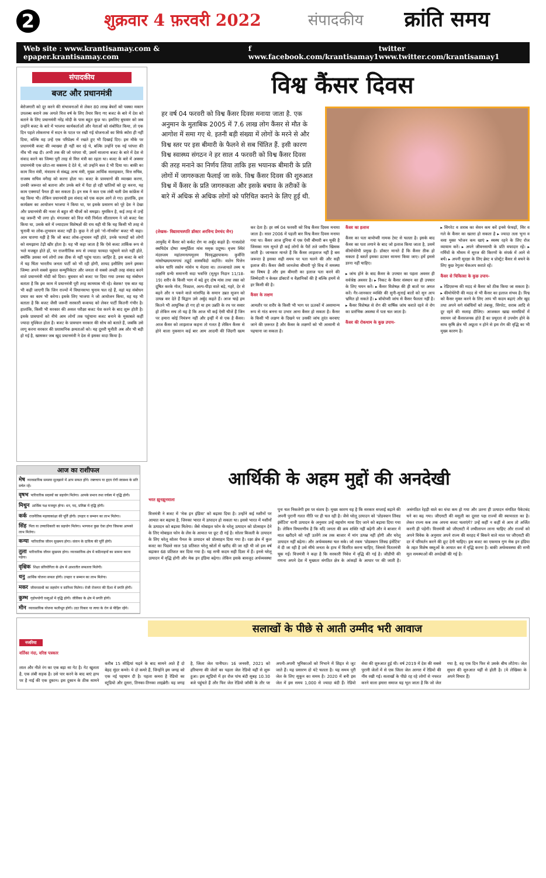2
शुक्रवार 4 फ़रवरी 2022 संपादकीय
क्रांति समय
Web site : www.krantisamay.com & epaper.krantisamay.com f www.facebook.com/krantisamay1 twitter www.twitter.com/krantisamay1
संपादकीय
बजट और प्रधानमंत्री
बेरोजगारी को दूर करने की संभावनाओं से लेकर 80 लाख बेघरों को पक्का मकान उपलब्ध कराने तक अगले वित्त वर्ष के लिए तैयार किए गए बजट के बारे में देश को बताने के लिए प्रधानमंत्री नरेंद्र मोदी के पास बहुत कुछ था। इसलिए बुधवार को जब उन्होंने बजट के बारे में भाजपा कार्यकर्ताओं और नेताओं को संबोधित किया, तो एक दिन पहले लोकसभा में सदन के पटल पर रखी गई योजनाओं का सिर्फ ब्योरा ही नहीं दिया, बल्कि वह उन्हें एक परिप्रेक्ष्य में रखते हुए भी दिखाई दिए। इस मौके पर प्रधानमंत्री बजट की व्याख्या ही नहीं कर रहे थे, बल्कि उन्होंने एक नई परंपरा की नींव भी रख दी। अभी तक की जो परंपरा थी, उसमें सालाना बजट के बारे में देश से संवाद करने का जिम्मा पूरी तरह से वित्त मंत्री का रहता था। बजट के बारे में अक्सर प्रधानमंत्री एक छोटा-सा वक्तव्य दे देते थे, जो उन्होंने कल दे भी दिया था। बाकी का काम वित्त मंत्री, मंत्रालय से संबद्ध अन्य मंत्री, मुख्य आर्थिक सलाहकार, वित्त सचिव, राजस्व सचिव वगैरह को करना होता था। बजट के प्रावधानों की व्याख्या करना, उनकी जरूरत को बताना और उनके बारे में पैदा हो रही भ्रांतियों को दूर करना, यह काम एक्सपर्ट पैनल ही कर सकता है। इन सब ने कल एक लंबी चली प्रेस कांफ्रेंस में यह किया भी। लेकिन प्रधानमंत्री इस संवाद को एक कदम आगे ले गए। हालांकि, इस कार्यक्रम का आयोजन भाजपा ने किया था, पर इसके प्रसारण को पूरे देश ने देखा और प्रधानमंत्री की नजर से बहुत सी चीजों को समझा। मुमकिन है, कई तरह से उन्हें यह जरूरी भी लगा हो। मंगलवार को वित्त मंत्री निर्मला सीतारमण ने जो बजट पेश किया था, उसके बारे में ज्यादातर विशेषज्ञों की राय यही थी कि यह किसी भी तरह से चुनावी या लोक-लुभावन बजट नहीं है। कुछ ने तो इसे 'नो-नॉनसेंस' बजट भी कहा। आम धारणा यही है कि जो बजट लोक-लुभावन नहीं होते, उनके फायदों को लोगों को समझाना टेढ़ी खीर होता है। यह भी कहा जाता है कि ऐसे बजट तार्किक रूप से भले मजबूत होते हों, पर राजनीतिक रूप से ज्यादा फायदा पहुंचाने वाले नहीं होते, क्योंकि उसका मर्म लोगों तक ठीक से नहीं पहुंच पाता। जाहिर है, इस बजट के बारे में यह चिंता भारतीय जनता पार्टी को भी रही होगी, शायद इसीलिए उसने इसका जिम्मा अपने सबसे कुशल कम्युनिकेटर और जनता से सबसे अच्छी तरह संवाद करने वाले प्रधानमंत्री मोदी को दिया। बुधवार को बजट पर दिया गया उनका यह संबोधन बताता है कि इस काम में प्रधानमंत्री पूरी तरह कामयाब भी रहे। बेशक! एक बात यह भी कही जाएगी कि जिन राज्यों में विधानसभा चुनाव चल रहे हैं, वहां यह संबोधन प्रचार का काम भी करेगा। इसके लिए भाजपा ने जो आयोजन किया, वह यह भी बताता है कि बजट जैसी जरूरी सरकारी कवायद को लेकर पार्टी कितनी गंभीर है। हालांकि, किसी भी सरकार की असल परीक्षा बजट पेश करने के बाद शुरू होती है। इसके प्रावधानों को नीचे आम लोगों तक पहुंचाना बजट बनाने के मुकाबले कहीं ज्यादा मुश्किल होता है। बजट के प्रावधान सरकार की सोच को बताते हैं, जबकि उसे लागू करना सरकार की प्रशासनिक क्षमताओं को। यह दूसरी चुनौती अब और भी बड़ी हो गई है, खासकर जब खुद प्रधानमंत्री ने देश से इसका वादा किया है।
विश्व कैंसर दिवस
हर वर्ष 04 फरवरी को विश्व कैंसर दिवस मनाया जाता है. एक अनुमान के मुताबिक 2005 में 7.6 लाख लोग कैंसर से मौत के आगोश में समा गए थे. इतनी बड़ी संख्या में लोगों के मरने से और विश्व स्तर पर इस बीमारी के फैलने से सब चिंतित हैं. इसी कारण विश्व स्वास्थ्य संगठन ने हर साल 4 फरवरी को विश्व कैंसर दिवस की तरह मनाने का निर्णय लिया ताकि इस भयानक बीमारी के प्रति लोगों में जागरुकता फैलाई जा सके. विश्व कैंसर दिवस की शुरुआत विश्व में कैंसर के प्रति जागरुकता और इसके बचाव के तरीकों के बारे में अधिक से अधिक लोगों को परिचित कराने के लिए हुई थी.
(लेखक- विद्यावाचस्पति डॉक्टर अरविन्द प्रेमचंद जैन)
आयुर्वेद में कैंसर को कर्कट रोग या अर्बुद कहते हैं। गात्रप्रदेशे क्वचिदेव दोषाः सम्मूर्छिता मांस मसृक प्रदूष्य। वृत्तम स्थिरं मंदरुजम महांतमनल्पमूलम चिरवृद्ध्यपाकम। कुर्वन्ति मांसोच्छ्यमत्यगाधं तद्बुर्द शास्त्रविदो वदन्ति। वातेन पित्तेन कफेन चापि रक्तेन मांसेन च मेदसा वा। तज्जायाते तस्य च लक्षणि ग्रन्थैः समाननी सदा भवन्ति (सुश्रुत निदान 11/18-19) शरीर के किसी भाग में बढ़े हुए दोष मांस तथा रक्त को दूषित करके गोल, निश्छल, अल्प-पीड़ा वाले बड़े, गहरे, देर से बढ़ने और न पकने वाले मांसपिंड के समान उन्नत सूजन को उत्पन्न कर देते हैं विद्वान उसे अर्बुद कहते हैं। आज चाहे हम कितने भी आधुनिक हो गए हो या हम उन्नति के रथ पर सवार हो लेकिन सच तो यह है कि आज भी कई ऐसी चीजें हैं जिन पर हमारा कोई नियंत्रण नहीं और इन्हीं में से एक है कैंसर। आज कैंसर को लाइलाज कहना तो गलत है लेकिन कैंसर से होने वाला नुकसान कई बार आम आदमी की जिंदगी खत्म कर देता है। हर वर्ष 04 फरवरी को विश्व कैंसर दिवस मनाया जाता है। साल 2006 में पहली बार विश्व कैंसर दिवस मनाया गया था। कैंसर आज दुनिया में एक ऐसी बीमारी बन चुकी है जिसका नाम सुनते ही कई लोगों के पैरों तले जमीन खिसक जाती है। जानकार मानते हैं कि कैंसर लाइलाज नहीं है बस जरूरत है इसका सही समय पर पता चलने की और सही इलाज की। कैंसर जैसी जानलेवा बीमारी पूरे विश्व में समस्या का विषय है और इस बीमारी का इलाज पता करने की जिम्मेदारी न केवल डॉक्टरों व वैज्ञानिकों की है बल्कि हममें से हर किसी की है।
कैंसर के लक्षण
आमतौर पर शरीर के किसी भी भाग पर ऊतकों में असामान्य रूप से गांठ बनना या उभार आना कैंसर हो सकता है। कैंसर के किसी भी लक्षण के दिखने पर उसकी जांच तुरंत करवाए जाने की ज़रूरत है और कैंसर के लक्षणों को भी आसानी से पहचाना जा सकता है।
कैंसर का इलाज
कैंसर का पता बायोप्सी नामक टेस्ट से चलता है। इसके बाद कैंसर का पता लगाने के बाद जो इलाज किया जाता है, उसमें कीमोथेरेपी प्रमुख है। डॉक्टर मानते हैं कि कैंसर ठीक हो सकता है बशर्ते इसका डटकर सामना किया जाए। हमें इससे डरना नहीं चाहिए।
▸ जांच होने के बाद कैंसर के उपचार का पहला अवसर ही सर्वश्रेष्ठ अवसर है। ▸ निकट के कैंसर संस्थान का ही उपचार के लिए चयन करें। ▸ कैंसर विशेषज्ञ की ही बातों पर अमल करें। गैर-जानकार व्यक्ति की सुनी-सुनाई बातों को सुन आप भ्रमित हो सकते हैं। ▸ बॉयोप्सी जांच से कैंसर फैलता नहीं है। ▸ कैंसर विशेषज्ञ से रोग की वार्षिक जांच कराते रहने से रोग का प्रारंभिक अवस्था में पता चल जाता है।
कैंसर की रोकथाम के कुछ उपाय-
▸ सिगरेट व शराब का सेवन कम करें इनसे फेफड़ों, सिर व गले के कैंसर का खतरा हो सकता है ▸ ज्यादा तला भुना व वसा युक्त भोजन कम खाएं ▸ स्वस्थ रहने के लिए रोज व्यायाम करें। ▸ अपने जीवनसाथी के प्रति वफादार रहें। ▸ गर्मियों के मौसम में सूरज की किरणों के संपर्क में आने से बचें। ▸ अपनी सुरक्षा के लिए ब्रेस्ट व प्रोस्ट्रेट कैंसर से बचने के लिए कुछ रेगुलर चेकअप कराते रहें।
कैंसर से चिकित्सा के कुछ उपाय-
▸ रेडिएशन्स की मदद से कैंसर को ठीक किया जा सकता है। ▸ कीमोथेरेपी की मदद से भी कैंसर का इलाज संभव है। विश्व को कैंसर मुक्त करने के लिए आप भी कदम बढ़ाएं और खुद तथा अपने सगे संबंधियों को तंबाकू, सिगरेट, शराब आदि से दूर रहने की सलाह दीजिए। आजकल खाद्य सामग्रियों में रसायन जो कैंसरजनक होते हैं का प्रचुरता से उपयोग होने के साथ कृषि क्षेत्र भी अछूता न होने से इस रोग की वृद्धि का भी मुख्य कारण है।
आज का राशीफल
मेष व्यावसायिक समस्या सुलझाने में आप सफल होंगे। रक्तचाप या हृदय रोगी स्वास्थ्य के प्रति सचेत रहें।
वृषभ पारिवारिक सदस्यों का सहयोग मिलेगा। आपके प्रभाव तथा वर्चस्व में वृद्धि होगी।
मिथुन आर्थिक पक्ष मजबूत होगा। धन, पद, प्रतिष्ठा में वृद्धि होगी।
कर्क राजनैतिक महत्वाकांक्षा की पूर्ति होगी। उपहार व सम्मान का लाभ मिलेगा।
सिंह पिता या उच्चाधिकारी का सहयोग मिलेगा। भाग्यवश कुछ ऐसा होगा जिसका आपको लाभ मिलेगा।
कन्या पारिवारिक जीवन सुखमय होगा। संतान के दायित्व की पूर्ति होगी।
तुला पारिवारिक जीवन सुखमय होगा। व्यावसायिक क्षेत्र में कठिनाइयों का सामना करना पड़ेगा।
वृश्चिक शिक्षा प्रतियोगिता के क्षेत्र में आशातीत सफलता मिलेगी।
धनु आर्थिक योजना सफल होगी। उपहार व सम्मान का लाभ मिलेगा।
मकर जीवनसाथी का सहयोग व सानिध्य मिलेगा। रोजी रोजगार की दिशा में प्रगति होगी।
कुम्भ गृहोपयोगी वस्तुओं में वृद्धि होगी। जीविका के क्षेत्र में प्रगति होगी।
मीन व्यावसायिक योजना फलीभूत होगी। उदर विकार या त्वचा के रोग से पीड़ित रहेंगे।
आर्थिकी के अहम मुद्दों की अनदेखी
भरत झुनझुनवाला
वित्तमंत्री ने बजट में 'मेक इन इंडिया' को बढ़ावा दिया है। उन्होंने कई मशीनों पर आयात कर बढ़ाया है, जिनका भारत में उत्पादन हो सकता था। इससे भारत में मशीनों के उत्पादन को बढ़ावा मिलेगा। जैसे मोबाइल फोन के घरेलू उत्पादन को प्रोत्साहन देने के लिए मोबाइल फोन के लेंस के आयात पर छूट दी गई है। सोलर बिजली के उत्पादन के लिए घरेलू सोलर पैनल के उत्पादन को प्रोत्साहन दिया गया है। रक्षा क्षेत्र में कुल बजट का पिछले साल 58 प्रतिशत घरेलू स्रोतों से खरीद की जा रही थी जो इस वर्ष बढ़ाकर 68 प्रतिशत कर दिया गया है। यह सभी कदम सही दिशा में हैं। इनसे घरेलू उत्पादन में वृद्धि होगी और मेक इन इंडिया बढ़ेगा। लेकिन इसके बावजूद अर्थव्यवस्था पुनः चल निकलेगी इस पर संशय है। मुख्य कारण यह है कि सरकार सप्लाई बढ़ाने की अपनी पुरानी गलत नीति पर ही चल रही है। जैसे घरेलू उत्पादन को 'प्रोडक्शन लिंक्ड इंसेंटिव' यानी उत्पादन के अनुसार उन्हें सहयोग मात्रा दिए जाने को बढ़ावा दिया गया है। लेकिन विचारणीय है कि यदि जनता की क्रय शक्ति नहीं बढ़ेगी और वे बाजार में माल खरीदने को नहीं उतरेंगे तब तक बाजार में मांग उत्पन्न नहीं होगी और घरेलू उत्पादन नहीं बढ़ेगा। और अर्थव्यवस्था चल सके। जो रकम 'प्रोडक्शन लिंक्ड इंसेंटिव' में दी जा रही है उसे सीधे जनता के हाथ में वितरित करना चाहिए, जिससे विततमंत्री चूक गईं। वित्तमंत्री ने कहा है कि सरकारी निवेश में वृद्धि की गई है। जीडीपी की गणना अपने देश में मुख्यतः संगठित क्षेत्र के आंकड़ों के आधार पर की जाती है। असंगठित रेहड़ी वाले का धंधा कम हो गया और उतना ही उत्पादन संगठित पैकेटबंद चने का बढ़ गया। जीएसटी की वसूली का दूसरा पक्ष राज्यों की स्वायत्तता का है। लेकर राज्य कब तक अपना बजट चलाएंगे? उन्हें कहीं न कहीं से आय तो अर्जित करनी ही पड़ेगी। वित्तमंत्री को जीएसटी में लचीलापन लाना चाहिए और राज्यों को अपने विवेक के अनुसार अपने राज्य की सरहद में बिकने वाले माल पर जीएसटी की दर में परिवर्तन करने की छूट देनी चाहिए। इस बजट का एकमात्र गुण मेक इन इंडिया के तहत विशेष वस्तुओं के आयात कर में वृद्धि करना है। बाकी अर्थव्यवस्था की सभी मूल समस्याओं की अनदेखी की गई है।
सलाखों के पीछे से आती उम्मीद भरी आवाज
नजरिया
वर्तिका नंदा, वरिष्ठ पत्रकार
लाल और नीले रंग का एक बड़ा सा गेट है। गेट खुलता है, एक लंबी सड़क है। उसे पार करने के बाद बाएं हाथ पर है नाई की एक दुकान। इस दुकान के ठीक सामने करीब 15 सीढ़ियां चढ़ने के बाद सामने आते हैं दो बेहद सुंदर कमरे। ये दो कमरे हैं, जिन्होंने इस जगह को एक नई पहचान दी है। पहला कमरा है रेडियो का स्टूडियो और दूसरा, तिनका-तिनका लाइब्रेरी। यह जगह है, जिला जेल पानीपत। 16 जनवरी, 2021 को हरियाणा की जेलों का पहला जेल रेडियो यहीं से शुरू हुआ। इस स्टूडियो में हर रोज पांच बंदी सुबह 10.30 बजे पहुंचते हैं और फिर जेल रेडियो जॉकी के तौर पर अपनी-अपनी भूमिकाओं को निभाने में शिद्दत से जुट जाते हैं। यह प्रसारण दो घंटे चलता है। यह समय पूरी जेल के लिए सुकून का समय है। 2020 में बनी इस जेल में इस समय 1,000 से ज्यादा बंदी हैं। रेडियो सेवा की शुरुआत हुई थी। वर्ष 2019 में देश की सबसे पुरानी जेलों में से एक जिला जेल आगरा में रेडियो की नींव रखी गई। सलाखों के पीछे रह रहे लोगों से नफरत करने वाला हमारा समाज यह भूल जाता है कि जो जेल गया है, वह एक दिन फिर से उसके बीच लौटेगा। जेल सुधार की शुरुआत यहीं से होती है। (ये लेखिका के अपने विचार हैं)